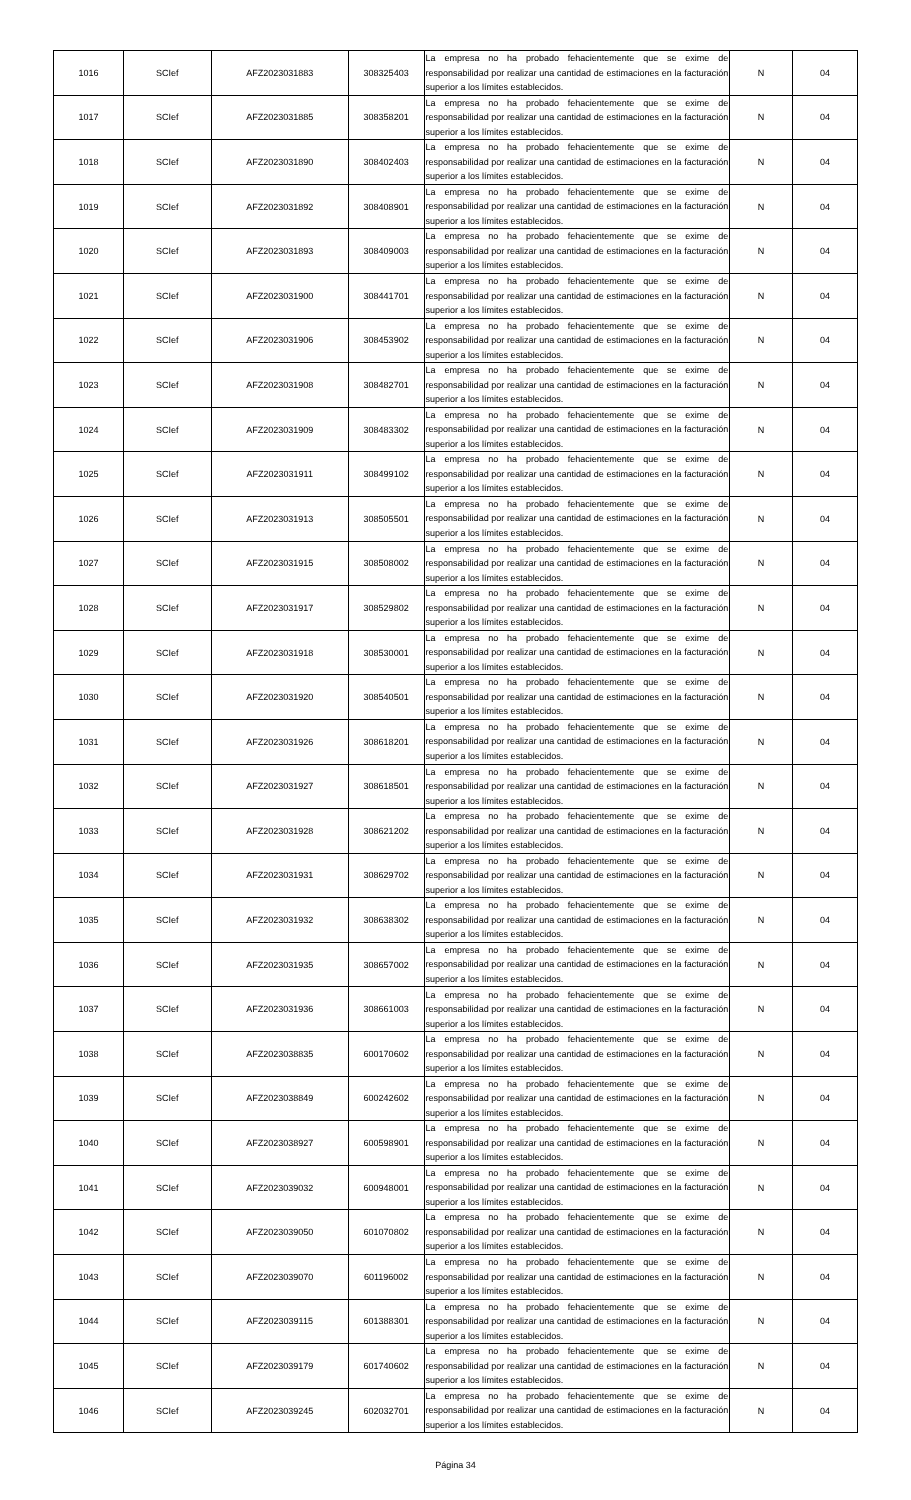| 1016 | SCIef | AFZ2023031883 | 308325403 | La empresa no ha probado fehacientemente que se exime de responsabilidad por realizar una cantidad de estimaciones en la facturación superior a los límites establecidos. | N | 04 |
| 1017 | SCIef | AFZ2023031885 | 308358201 | La empresa no ha probado fehacientemente que se exime de responsabilidad por realizar una cantidad de estimaciones en la facturación superior a los límites establecidos. | N | 04 |
| 1018 | SCIef | AFZ2023031890 | 308402403 | La empresa no ha probado fehacientemente que se exime de responsabilidad por realizar una cantidad de estimaciones en la facturación superior a los límites establecidos. | N | 04 |
| 1019 | SCIef | AFZ2023031892 | 308408901 | La empresa no ha probado fehacientemente que se exime de responsabilidad por realizar una cantidad de estimaciones en la facturación superior a los límites establecidos. | N | 04 |
| 1020 | SCIef | AFZ2023031893 | 308409003 | La empresa no ha probado fehacientemente que se exime de responsabilidad por realizar una cantidad de estimaciones en la facturación superior a los límites establecidos. | N | 04 |
| 1021 | SCIef | AFZ2023031900 | 308441701 | La empresa no ha probado fehacientemente que se exime de responsabilidad por realizar una cantidad de estimaciones en la facturación superior a los límites establecidos. | N | 04 |
| 1022 | SCIef | AFZ2023031906 | 308453902 | La empresa no ha probado fehacientemente que se exime de responsabilidad por realizar una cantidad de estimaciones en la facturación superior a los límites establecidos. | N | 04 |
| 1023 | SCIef | AFZ2023031908 | 308482701 | La empresa no ha probado fehacientemente que se exime de responsabilidad por realizar una cantidad de estimaciones en la facturación superior a los límites establecidos. | N | 04 |
| 1024 | SCIef | AFZ2023031909 | 308483302 | La empresa no ha probado fehacientemente que se exime de responsabilidad por realizar una cantidad de estimaciones en la facturación superior a los límites establecidos. | N | 04 |
| 1025 | SCIef | AFZ2023031911 | 308499102 | La empresa no ha probado fehacientemente que se exime de responsabilidad por realizar una cantidad de estimaciones en la facturación superior a los límites establecidos. | N | 04 |
| 1026 | SCIef | AFZ2023031913 | 308505501 | La empresa no ha probado fehacientemente que se exime de responsabilidad por realizar una cantidad de estimaciones en la facturación superior a los límites establecidos. | N | 04 |
| 1027 | SCIef | AFZ2023031915 | 308508002 | La empresa no ha probado fehacientemente que se exime de responsabilidad por realizar una cantidad de estimaciones en la facturación superior a los límites establecidos. | N | 04 |
| 1028 | SCIef | AFZ2023031917 | 308529802 | La empresa no ha probado fehacientemente que se exime de responsabilidad por realizar una cantidad de estimaciones en la facturación superior a los límites establecidos. | N | 04 |
| 1029 | SCIef | AFZ2023031918 | 308530001 | La empresa no ha probado fehacientemente que se exime de responsabilidad por realizar una cantidad de estimaciones en la facturación superior a los límites establecidos. | N | 04 |
| 1030 | SCIef | AFZ2023031920 | 308540501 | La empresa no ha probado fehacientemente que se exime de responsabilidad por realizar una cantidad de estimaciones en la facturación superior a los límites establecidos. | N | 04 |
| 1031 | SCIef | AFZ2023031926 | 308618201 | La empresa no ha probado fehacientemente que se exime de responsabilidad por realizar una cantidad de estimaciones en la facturación superior a los límites establecidos. | N | 04 |
| 1032 | SCIef | AFZ2023031927 | 308618501 | La empresa no ha probado fehacientemente que se exime de responsabilidad por realizar una cantidad de estimaciones en la facturación superior a los límites establecidos. | N | 04 |
| 1033 | SCIef | AFZ2023031928 | 308621202 | La empresa no ha probado fehacientemente que se exime de responsabilidad por realizar una cantidad de estimaciones en la facturación superior a los límites establecidos. | N | 04 |
| 1034 | SCIef | AFZ2023031931 | 308629702 | La empresa no ha probado fehacientemente que se exime de responsabilidad por realizar una cantidad de estimaciones en la facturación superior a los límites establecidos. | N | 04 |
| 1035 | SCIef | AFZ2023031932 | 308638302 | La empresa no ha probado fehacientemente que se exime de responsabilidad por realizar una cantidad de estimaciones en la facturación superior a los límites establecidos. | N | 04 |
| 1036 | SCIef | AFZ2023031935 | 308657002 | La empresa no ha probado fehacientemente que se exime de responsabilidad por realizar una cantidad de estimaciones en la facturación superior a los límites establecidos. | N | 04 |
| 1037 | SCIef | AFZ2023031936 | 308661003 | La empresa no ha probado fehacientemente que se exime de responsabilidad por realizar una cantidad de estimaciones en la facturación superior a los límites establecidos. | N | 04 |
| 1038 | SCIef | AFZ2023038835 | 600170602 | La empresa no ha probado fehacientemente que se exime de responsabilidad por realizar una cantidad de estimaciones en la facturación superior a los límites establecidos. | N | 04 |
| 1039 | SCIef | AFZ2023038849 | 600242602 | La empresa no ha probado fehacientemente que se exime de responsabilidad por realizar una cantidad de estimaciones en la facturación superior a los límites establecidos. | N | 04 |
| 1040 | SCIef | AFZ2023038927 | 600598901 | La empresa no ha probado fehacientemente que se exime de responsabilidad por realizar una cantidad de estimaciones en la facturación superior a los límites establecidos. | N | 04 |
| 1041 | SCIef | AFZ2023039032 | 600948001 | La empresa no ha probado fehacientemente que se exime de responsabilidad por realizar una cantidad de estimaciones en la facturación superior a los límites establecidos. | N | 04 |
| 1042 | SCIef | AFZ2023039050 | 601070802 | La empresa no ha probado fehacientemente que se exime de responsabilidad por realizar una cantidad de estimaciones en la facturación superior a los límites establecidos. | N | 04 |
| 1043 | SCIef | AFZ2023039070 | 601196002 | La empresa no ha probado fehacientemente que se exime de responsabilidad por realizar una cantidad de estimaciones en la facturación superior a los límites establecidos. | N | 04 |
| 1044 | SCIef | AFZ2023039115 | 601388301 | La empresa no ha probado fehacientemente que se exime de responsabilidad por realizar una cantidad de estimaciones en la facturación superior a los límites establecidos. | N | 04 |
| 1045 | SCIef | AFZ2023039179 | 601740602 | La empresa no ha probado fehacientemente que se exime de responsabilidad por realizar una cantidad de estimaciones en la facturación superior a los límites establecidos. | N | 04 |
| 1046 | SCIef | AFZ2023039245 | 602032701 | La empresa no ha probado fehacientemente que se exime de responsabilidad por realizar una cantidad de estimaciones en la facturación superior a los límites establecidos. | N | 04 |
Página 34